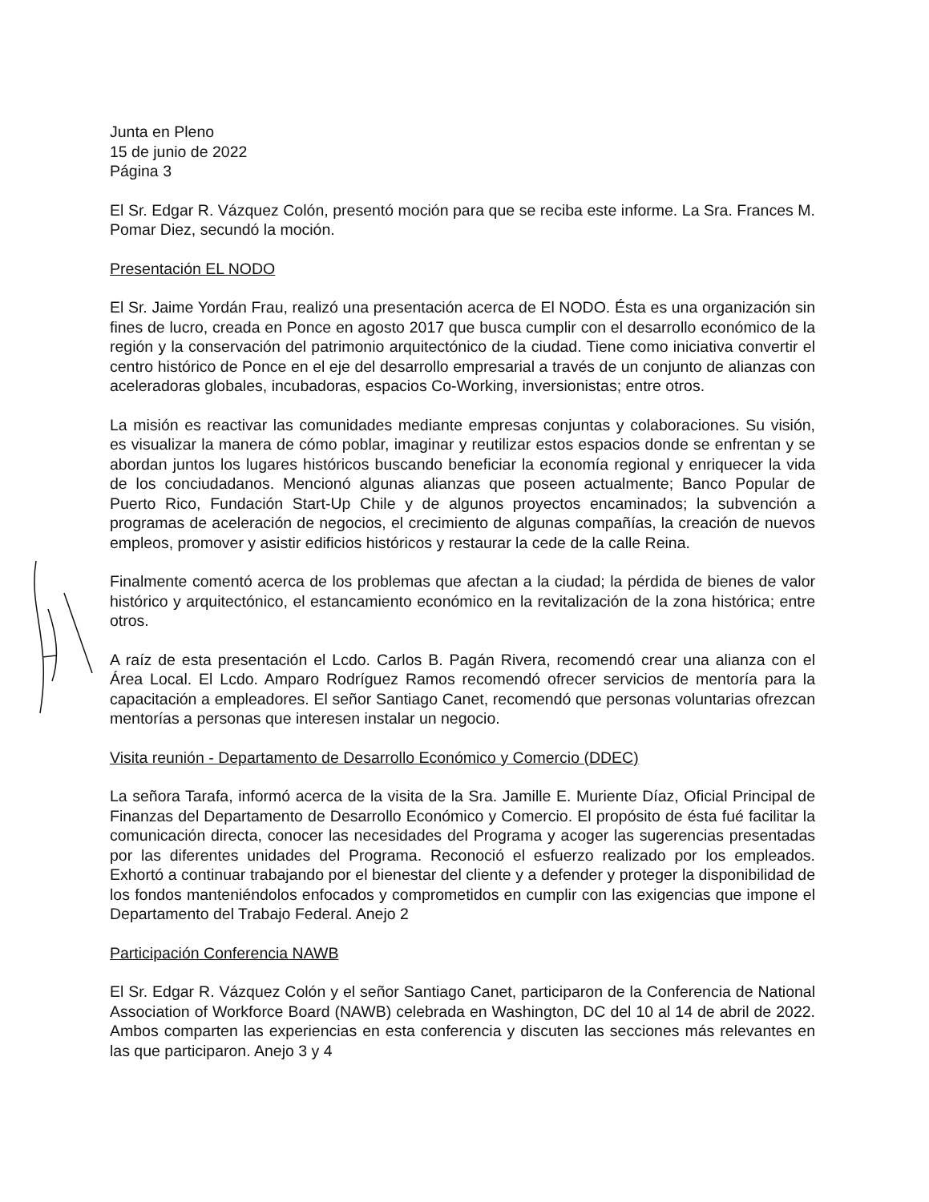Junta en Pleno
15 de junio de 2022
Página 3
El Sr. Edgar R. Vázquez Colón, presentó moción para que se reciba este informe. La Sra. Frances M. Pomar Diez, secundó la moción.
Presentación EL NODO
El Sr. Jaime Yordán Frau, realizó una presentación acerca de El NODO. Ésta es una organización sin fines de lucro, creada en Ponce en agosto 2017 que busca cumplir con el desarrollo económico de la región y la conservación del patrimonio arquitectónico de la ciudad. Tiene como iniciativa convertir el centro histórico de Ponce en el eje del desarrollo empresarial a través de un conjunto de alianzas con aceleradoras globales, incubadoras, espacios Co-Working, inversionistas; entre otros.
La misión es reactivar las comunidades mediante empresas conjuntas y colaboraciones. Su visión, es visualizar la manera de cómo poblar, imaginar y reutilizar estos espacios donde se enfrentan y se abordan juntos los lugares históricos buscando beneficiar la economía regional y enriquecer la vida de los conciudadanos. Mencionó algunas alianzas que poseen actualmente; Banco Popular de Puerto Rico, Fundación Start-Up Chile y de algunos proyectos encaminados; la subvención a programas de aceleración de negocios, el crecimiento de algunas compañías, la creación de nuevos empleos, promover y asistir edificios históricos y restaurar la cede de la calle Reina.
Finalmente comentó acerca de los problemas que afectan a la ciudad; la pérdida de bienes de valor histórico y arquitectónico, el estancamiento económico en la revitalización de la zona histórica; entre otros.
A raíz de esta presentación el Lcdo. Carlos B. Pagán Rivera, recomendó crear una alianza con el Área Local. El Lcdo. Amparo Rodríguez Ramos recomendó ofrecer servicios de mentoría para la capacitación a empleadores. El señor Santiago Canet, recomendó que personas voluntarias ofrezcan mentorías a personas que interesen instalar un negocio.
Visita reunión - Departamento de Desarrollo Económico y Comercio (DDEC)
La señora Tarafa, informó acerca de la visita de la Sra. Jamille E. Muriente Díaz, Oficial Principal de Finanzas del Departamento de Desarrollo Económico y Comercio. El propósito de ésta fué facilitar la comunicación directa, conocer las necesidades del Programa y acoger las sugerencias presentadas por las diferentes unidades del Programa. Reconoció el esfuerzo realizado por los empleados. Exhortó a continuar trabajando por el bienestar del cliente y a defender y proteger la disponibilidad de los fondos manteniéndolos enfocados y comprometidos en cumplir con las exigencias que impone el Departamento del Trabajo Federal. Anejo 2
Participación Conferencia NAWB
El Sr. Edgar R. Vázquez Colón y el señor Santiago Canet, participaron de la Conferencia de National Association of Workforce Board (NAWB) celebrada en Washington, DC del 10 al 14 de abril de 2022. Ambos comparten las experiencias en esta conferencia y discuten las secciones más relevantes en las que participaron. Anejo 3 y 4